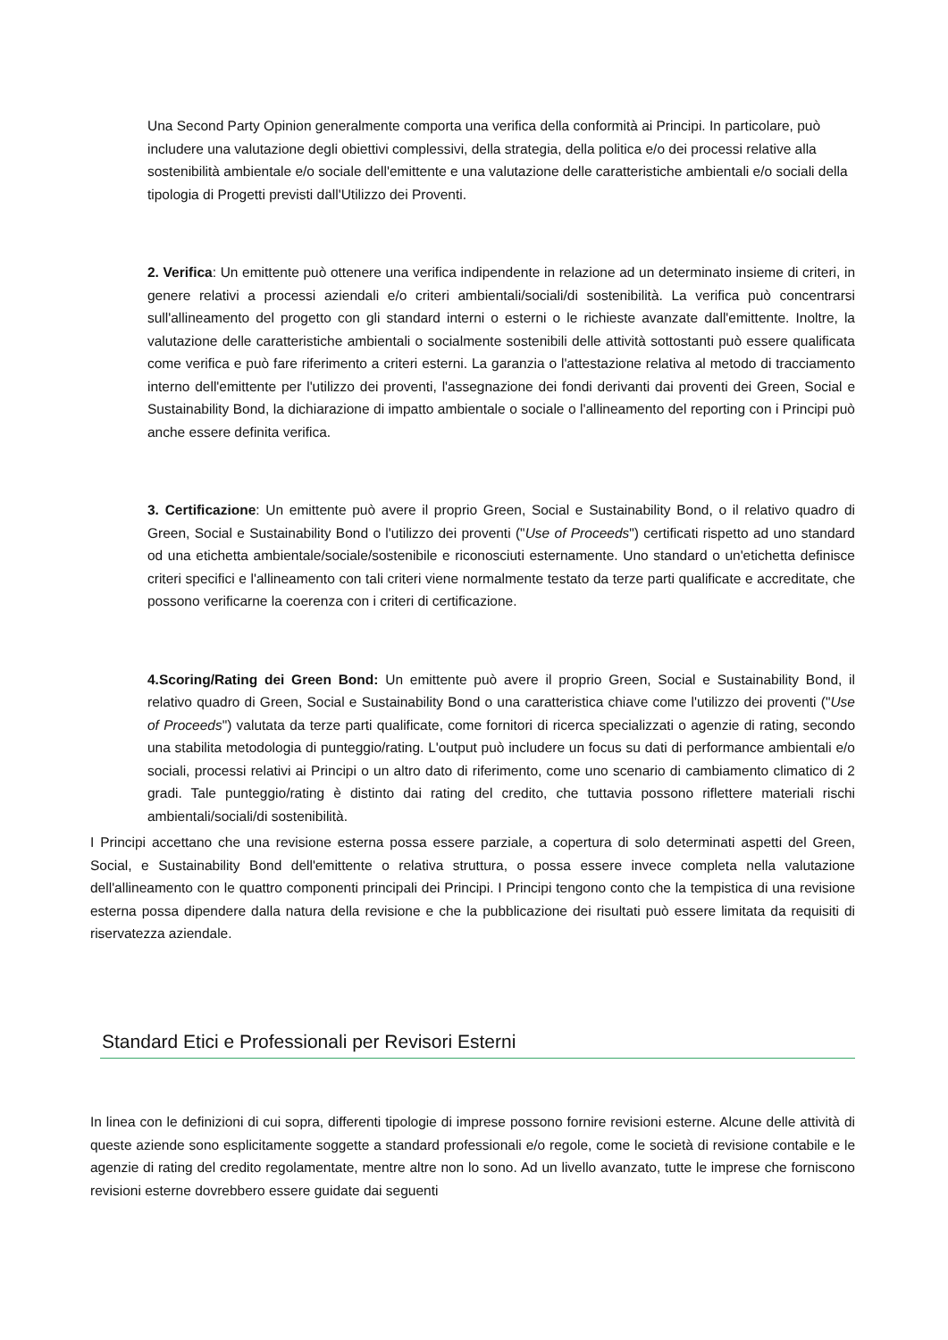Una Second Party Opinion generalmente comporta una verifica della conformità ai Principi. In particolare, può includere una valutazione degli obiettivi complessivi, della strategia, della politica e/o dei processi relative alla sostenibilità ambientale e/o sociale dell'emittente e una valutazione delle caratteristiche ambientali e/o sociali della tipologia di Progetti previsti dall'Utilizzo dei Proventi.
2. Verifica: Un emittente può ottenere una verifica indipendente in relazione ad un determinato insieme di criteri, in genere relativi a processi aziendali e/o criteri ambientali/sociali/di sostenibilità. La verifica può concentrarsi sull'allineamento del progetto con gli standard interni o esterni o le richieste avanzate dall'emittente. Inoltre, la valutazione delle caratteristiche ambientali o socialmente sostenibili delle attività sottostanti può essere qualificata come verifica e può fare riferimento a criteri esterni. La garanzia o l'attestazione relativa al metodo di tracciamento interno dell'emittente per l'utilizzo dei proventi, l'assegnazione dei fondi derivanti dai proventi dei Green, Social e Sustainability Bond, la dichiarazione di impatto ambientale o sociale o l'allineamento del reporting con i Principi può anche essere definita verifica.
3. Certificazione: Un emittente può avere il proprio Green, Social e Sustainability Bond, o il relativo quadro di Green, Social e Sustainability Bond o l'utilizzo dei proventi ("Use of Proceeds") certificati rispetto ad uno standard od una etichetta ambientale/sociale/sostenibile e riconosciuti esternamente. Uno standard o un'etichetta definisce criteri specifici e l'allineamento con tali criteri viene normalmente testato da terze parti qualificate e accreditate, che possono verificarne la coerenza con i criteri di certificazione.
4.Scoring/Rating dei Green Bond: Un emittente può avere il proprio Green, Social e Sustainability Bond, il relativo quadro di Green, Social e Sustainability Bond o una caratteristica chiave come l'utilizzo dei proventi ("Use of Proceeds") valutata da terze parti qualificate, come fornitori di ricerca specializzati o agenzie di rating, secondo una stabilita metodologia di punteggio/rating. L'output può includere un focus su dati di performance ambientali e/o sociali, processi relativi ai Principi o un altro dato di riferimento, come uno scenario di cambiamento climatico di 2 gradi. Tale punteggio/rating è distinto dai rating del credito, che tuttavia possono riflettere materiali rischi ambientali/sociali/di sostenibilità.
I Principi accettano che una revisione esterna possa essere parziale, a copertura di solo determinati aspetti del Green, Social, e Sustainability Bond dell'emittente o relativa struttura, o possa essere invece completa nella valutazione dell'allineamento con le quattro componenti principali dei Principi. I Principi tengono conto che la tempistica di una revisione esterna possa dipendere dalla natura della revisione e che la pubblicazione dei risultati può essere limitata da requisiti di riservatezza aziendale.
Standard Etici e Professionali per Revisori Esterni
In linea con le definizioni di cui sopra, differenti tipologie di imprese possono fornire revisioni esterne. Alcune delle attività di queste aziende sono esplicitamente soggette a standard professionali e/o regole, come le società di revisione contabile e le agenzie di rating del credito regolamentate, mentre altre non lo sono. Ad un livello avanzato, tutte le imprese che forniscono revisioni esterne dovrebbero essere guidate dai seguenti